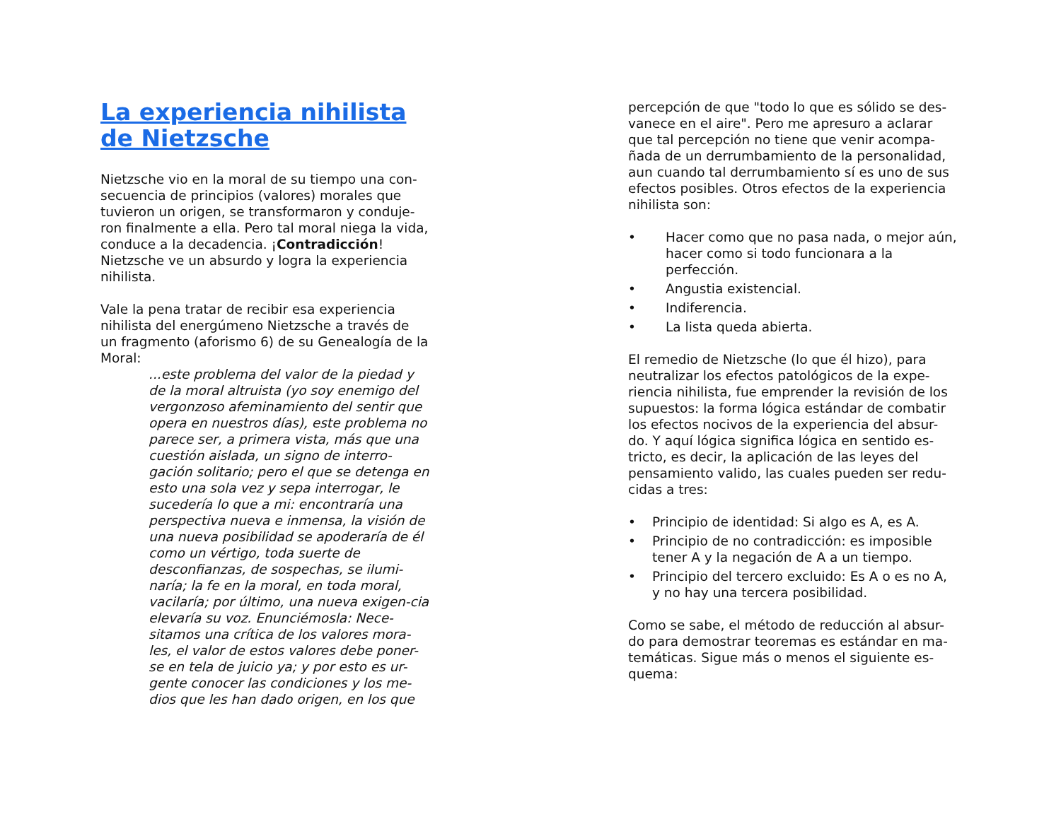La experiencia nihilista de Nietzsche
Nietzsche vio en la moral de su tiempo una con-secuencia de principios (valores) morales que tuvieron un origen, se transformaron y conduje-ron finalmente a ella. Pero tal moral niega la vida, conduce a la decadencia. ¡Contradicción! Nietzsche ve un absurdo y logra la experiencia nihilista.
Vale la pena tratar de recibir esa experiencia nihilista del energúmeno Nietzsche a través de un fragmento (aforismo 6) de su Genealogía de la Moral:
...este problema del valor de la piedad y de la moral altruista (yo soy enemigo del vergonzoso afeminamiento del sentir que opera en nuestros días), este problema no parece ser, a primera vista, más que una cuestión aislada, un signo de interro-gación solitario; pero el que se detenga en esto una sola vez y sepa interrogar, le sucedería lo que a mi: encontraría una perspectiva nueva e inmensa, la visión de una nueva posibilidad se apoderaría de él como un vértigo, toda suerte de desconfianzas, de sospechas, se ilumi-naría; la fe en la moral, en toda moral, vacilaría; por último, una nueva exigen-cia elevaría su voz. Enunciémosla: Nece-sitamos una crítica de los valores mora-les, el valor de estos valores debe poner-se en tela de juicio ya; y por esto es ur-gente conocer las condiciones y los me-dios que les han dado origen, en los que
percepción de que "todo lo que es sólido se des-vanece en el aire". Pero me apresuro a aclarar que tal percepción no tiene que venir acompa-ñada de un derrumbamiento de la personalidad, aun cuando tal derrumbamiento sí es uno de sus efectos posibles. Otros efectos de la experiencia nihilista son:
• Hacer como que no pasa nada, o mejor aún, hacer como si todo funcionara a la perfección.
• Angustia existencial.
• Indiferencia.
• La lista queda abierta.
El remedio de Nietzsche (lo que él hizo), para neutralizar los efectos patológicos de la expe-riencia nihilista, fue emprender la revisión de los supuestos: la forma lógica estándar de combatir los efectos nocivos de la experiencia del absur-do. Y aquí lógica significa lógica en sentido es-tricto, es decir, la aplicación de las leyes del pensamiento valido, las cuales pueden ser redu-cidas a tres:
• Principio de identidad: Si algo es A, es A.
• Principio de no contradicción: es imposible tener A y la negación de A a un tiempo.
• Principio del tercero excluido: Es A o es no A, y no hay una tercera posibilidad.
Como se sabe, el método de reducción al absur-do para demostrar teoremas es estándar en ma-temáticas. Sigue más o menos el siguiente es-quema: